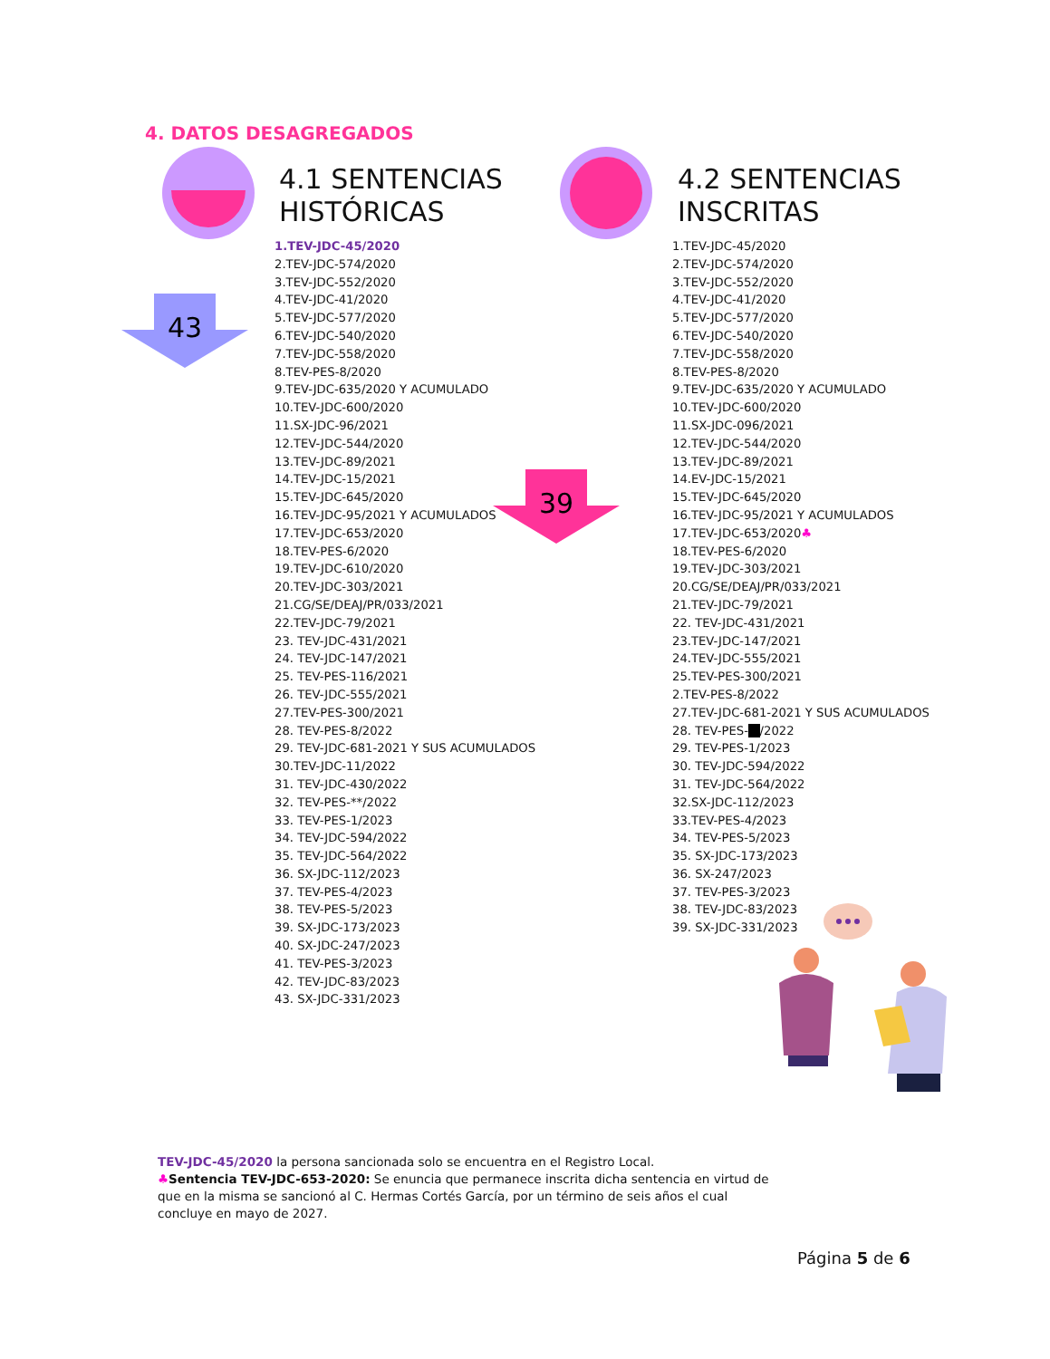4. DATOS DESAGREGADOS
4.1 SENTENCIAS
HISTÓRICAS
4.2 SENTENCIAS
INSCRITAS
43
39
1.TEV-JDC-45/2020
2.TEV-JDC-574/2020
3.TEV-JDC-552/2020
4.TEV-JDC-41/2020
5.TEV-JDC-577/2020
6.TEV-JDC-540/2020
7.TEV-JDC-558/2020
8.TEV-PES-8/2020
9.TEV-JDC-635/2020 Y ACUMULADO
10.TEV-JDC-600/2020
11.SX-JDC-96/2021
12.TEV-JDC-544/2020
13.TEV-JDC-89/2021
14.TEV-JDC-15/2021
15.TEV-JDC-645/2020
16.TEV-JDC-95/2021 Y ACUMULADOS
17.TEV-JDC-653/2020
18.TEV-PES-6/2020
19.TEV-JDC-610/2020
20.TEV-JDC-303/2021
21.CG/SE/DEAJ/PR/033/2021
22.TEV-JDC-79/2021
23. TEV-JDC-431/2021
24. TEV-JDC-147/2021
25. TEV-PES-116/2021
26. TEV-JDC-555/2021
27.TEV-PES-300/2021
28. TEV-PES-8/2022
29. TEV-JDC-681-2021 Y SUS ACUMULADOS
30.TEV-JDC-11/2022
31. TEV-JDC-430/2022
32. TEV-PES-**/2022
33. TEV-PES-1/2023
34. TEV-JDC-594/2022
35. TEV-JDC-564/2022
36. SX-JDC-112/2023
37. TEV-PES-4/2023
38. TEV-PES-5/2023
39. SX-JDC-173/2023
40. SX-JDC-247/2023
41. TEV-PES-3/2023
42. TEV-JDC-83/2023
43. SX-JDC-331/2023
1.TEV-JDC-45/2020
2.TEV-JDC-574/2020
3.TEV-JDC-552/2020
4.TEV-JDC-41/2020
5.TEV-JDC-577/2020
6.TEV-JDC-540/2020
7.TEV-JDC-558/2020
8.TEV-PES-8/2020
9.TEV-JDC-635/2020 Y ACUMULADO
10.TEV-JDC-600/2020
11.SX-JDC-096/2021
12.TEV-JDC-544/2020
13.TEV-JDC-89/2021
14.EV-JDC-15/2021
15.TEV-JDC-645/2020
16.TEV-JDC-95/2021 Y ACUMULADOS
17.TEV-JDC-653/2020♣
18.TEV-PES-6/2020
19.TEV-JDC-303/2021
20.CG/SE/DEAJ/PR/033/2021
21.TEV-JDC-79/2021
22. TEV-JDC-431/2021
23.TEV-JDC-147/2021
24.TEV-JDC-555/2021
25.TEV-PES-300/2021
2.TEV-PES-8/2022
27.TEV-JDC-681-2021 Y SUS ACUMULADOS
28. TEV-PES- /2022
29. TEV-PES-1/2023
30. TEV-JDC-594/2022
31. TEV-JDC-564/2022
32.SX-JDC-112/2023
33.TEV-PES-4/2023
34. TEV-PES-5/2023
35. SX-JDC-173/2023
36. SX-247/2023
37. TEV-PES-3/2023
38. TEV-JDC-83/2023
39. SX-JDC-331/2023
TEV-JDC-45/2020 la persona sancionada solo se encuentra en el Registro Local.
♣Sentencia TEV-JDC-653-2020: Se enuncia que permanece inscrita dicha sentencia en virtud de que en la misma se sancionó al C. Hermas Cortés García, por un término de seis años el cual concluye en mayo de 2027.
Página 5 de 6